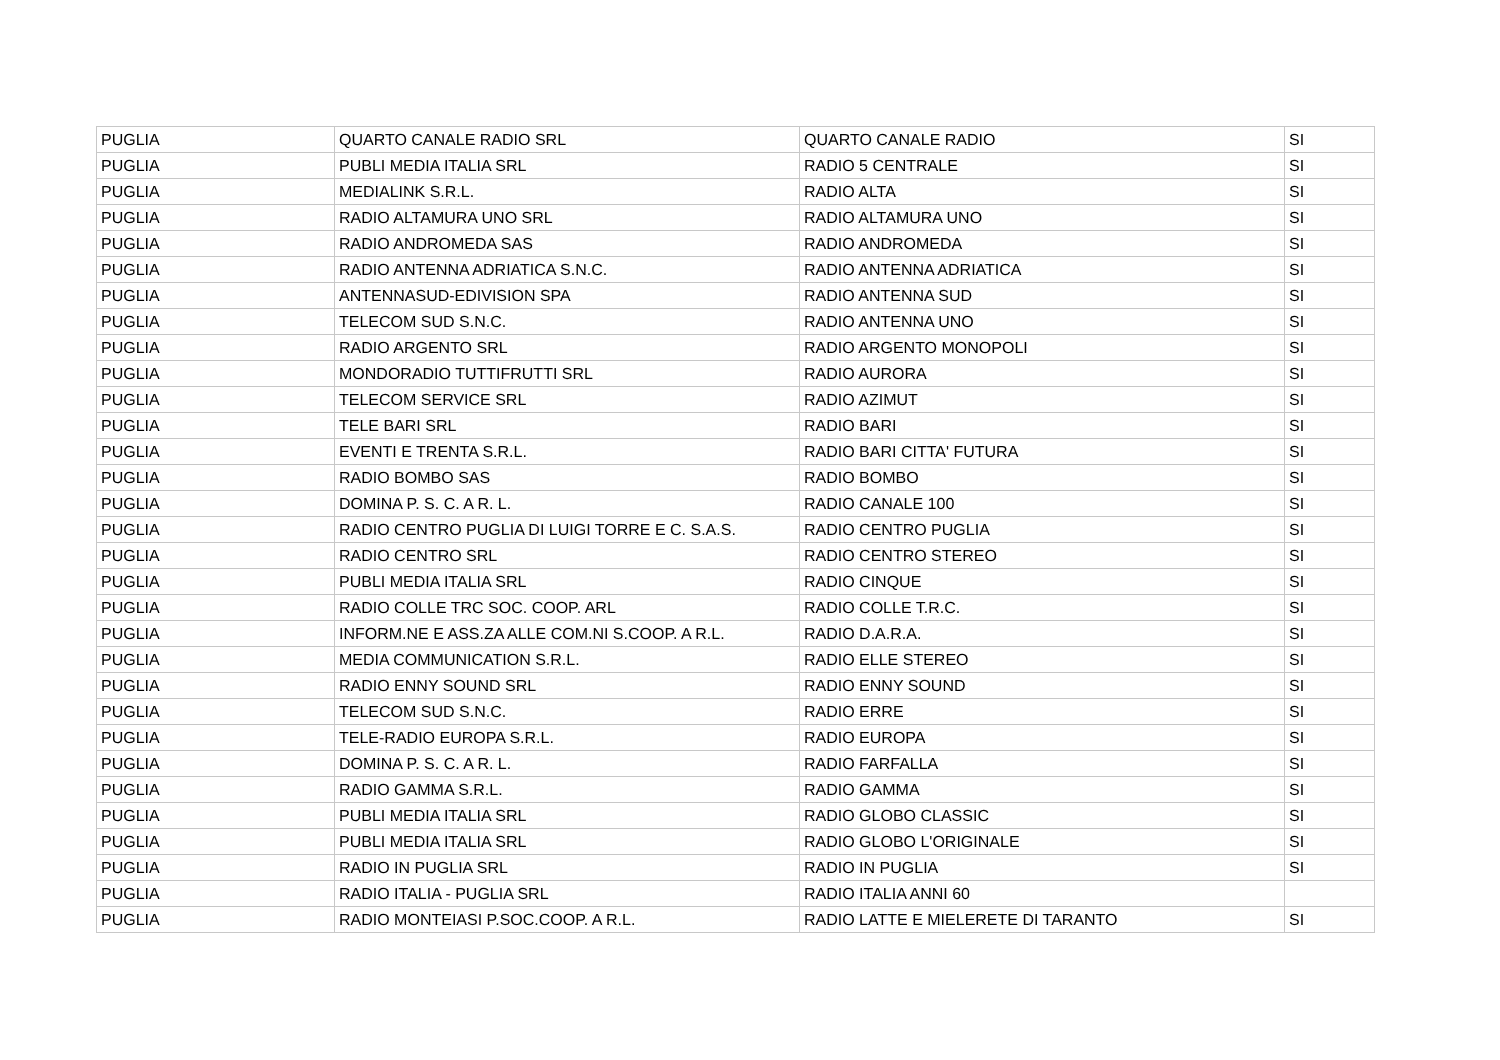| PUGLIA | QUARTO CANALE RADIO SRL | QUARTO CANALE RADIO | SI |
| PUGLIA | PUBLI MEDIA ITALIA SRL | RADIO 5 CENTRALE | SI |
| PUGLIA | MEDIALINK S.R.L. | RADIO ALTA | SI |
| PUGLIA | RADIO ALTAMURA UNO SRL | RADIO ALTAMURA UNO | SI |
| PUGLIA | RADIO ANDROMEDA SAS | RADIO ANDROMEDA | SI |
| PUGLIA | RADIO ANTENNA ADRIATICA S.N.C. | RADIO ANTENNA ADRIATICA | SI |
| PUGLIA | ANTENNASUD-EDIVISION SPA | RADIO ANTENNA SUD | SI |
| PUGLIA | TELECOM SUD S.N.C. | RADIO ANTENNA UNO | SI |
| PUGLIA | RADIO ARGENTO SRL | RADIO ARGENTO MONOPOLI | SI |
| PUGLIA | MONDORADIO TUTTIFRUTTI SRL | RADIO AURORA | SI |
| PUGLIA | TELECOM SERVICE SRL | RADIO AZIMUT | SI |
| PUGLIA | TELE BARI SRL | RADIO BARI | SI |
| PUGLIA | EVENTI E TRENTA S.R.L. | RADIO BARI CITTA' FUTURA | SI |
| PUGLIA | RADIO BOMBO SAS | RADIO BOMBO | SI |
| PUGLIA | DOMINA P. S. C. A R. L. | RADIO CANALE 100 | SI |
| PUGLIA | RADIO CENTRO PUGLIA DI LUIGI TORRE E C. S.A.S. | RADIO CENTRO PUGLIA | SI |
| PUGLIA | RADIO CENTRO SRL | RADIO CENTRO STEREO | SI |
| PUGLIA | PUBLI MEDIA ITALIA SRL | RADIO CINQUE | SI |
| PUGLIA | RADIO COLLE TRC SOC. COOP. ARL | RADIO COLLE T.R.C. | SI |
| PUGLIA | INFORM.NE E ASS.ZA ALLE COM.NI S.COOP. A R.L. | RADIO D.A.R.A. | SI |
| PUGLIA | MEDIA COMMUNICATION S.R.L. | RADIO ELLE STEREO | SI |
| PUGLIA | RADIO ENNY SOUND SRL | RADIO ENNY SOUND | SI |
| PUGLIA | TELECOM SUD S.N.C. | RADIO ERRE | SI |
| PUGLIA | TELE-RADIO EUROPA S.R.L. | RADIO EUROPA | SI |
| PUGLIA | DOMINA P. S. C. A R. L. | RADIO FARFALLA | SI |
| PUGLIA | RADIO GAMMA S.R.L. | RADIO GAMMA | SI |
| PUGLIA | PUBLI MEDIA ITALIA SRL | RADIO GLOBO CLASSIC | SI |
| PUGLIA | PUBLI MEDIA ITALIA SRL | RADIO GLOBO L'ORIGINALE | SI |
| PUGLIA | RADIO IN PUGLIA SRL | RADIO IN PUGLIA | SI |
| PUGLIA | RADIO ITALIA - PUGLIA SRL | RADIO ITALIA ANNI 60 | |
| PUGLIA | RADIO MONTEIASI P.SOC.COOP. A R.L. | RADIO LATTE E MIELERETE DI TARANTO | SI |